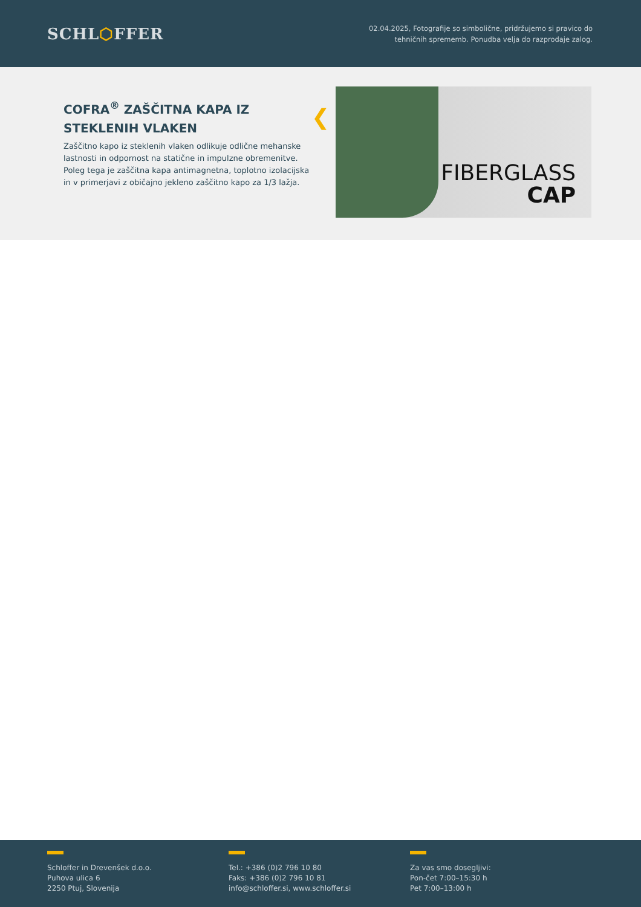SCHL⬡FFER
02.04.2025, Fotografije so simbolične, pridržujemo si pravico do
tehničnih sprememb. Ponudba velja do razprodaje zalog.
COFRA<sup>®</sup> ZAŠČITNA KAPA IZ STEKLENIH VLAKEN
Zaščitno kapo iz steklenih vlaken odlikuje odlične mehanske lastnosti in odpornost na statične in impulzne obremenitve. Poleg tega je zaščitna kapa antimagnetna, toplotno izolacijska in v primerjavi z običajno jekleno zaščitno kapo za 1/3 lažja.
❮
FIBERGLASS
CAP
Schloffer in Drevenšek d.o.o.
Puhova ulica 6
2250 Ptuj, Slovenija
Tel.: +386 (0)2 796 10 80
Faks: +386 (0)2 796 10 81
info@schloffer.si, www.schloffer.si
Za vas smo dosegljivi:
Pon-čet 7:00–15:30 h
Pet 7:00–13:00 h